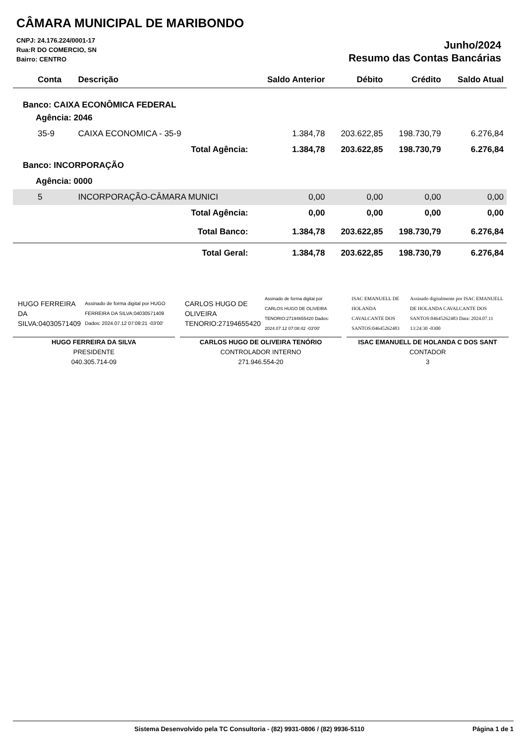CÂMARA MUNICIPAL DE MARIBONDO
CNPJ: 24.176.224/0001-17
Rua:R DO COMERCIO, SN
Bairro: CENTRO
Junho/2024
Resumo das Contas Bancárias
| Conta | Descrição | Saldo Anterior | Débito | Crédito | Saldo Atual |
| --- | --- | --- | --- | --- | --- |
| Banco: CAIXA ECONÔMICA FEDERAL | | | | | |
| Agência: 2046 | | | | | |
| 35-9 | CAIXA ECONOMICA - 35-9 | 1.384,78 | 203.622,85 | 198.730,79 | 6.276,84 |
| | Total Agência: | 1.384,78 | 203.622,85 | 198.730,79 | 6.276,84 |
| Banco: INCORPORAÇÃO | | | | | |
| Agência: 0000 | | | | | |
| 5 | INCORPORAÇÃO-CÂMARA MUNICI | 0,00 | 0,00 | 0,00 | 0,00 |
| | Total Agência: | 0,00 | 0,00 | 0,00 | 0,00 |
| | Total Banco: | 1.384,78 | 203.622,85 | 198.730,79 | 6.276,84 |
| | Total Geral: | 1.384,78 | 203.622,85 | 198.730,79 | 6.276,84 |
HUGO FERREIRA DA SILVA:04030571409 Assinado de forma digital por HUGO FERREIRA DA SILVA:04030571409 Dados: 2024.07.12 07:08:21 -03'00'
HUGO FERREIRA DA SILVA
PRESIDENTE
040.305.714-09
CARLOS HUGO DE OLIVEIRA TENORIO:27194655420 Assinado de forma digital por CARLOS HUGO DE OLIVEIRA TENORIO:27194655420 Dados: 2024.07.12 07:08:42 -03'00'
CARLOS HUGO DE OLIVEIRA TENÓRIO
CONTROLADOR INTERNO
271.946.554-20
ISAC EMANUELL DE HOLANDA CAVALCANTE DOS SANTOS:04645262483 Assinado digitalmente por ISAC EMANUELL DE HOLANDA CAVALCANTE DOS SANTOS:04645262483 Data: 2024.07.11 13:24:30 -0300
ISAC EMANUELL DE HOLANDA C DOS SANT
CONTADOR
3
Sistema Desenvolvido pela TC Consultoria - (82) 9931-0806 / (82) 9936-5110 Página 1 de 1